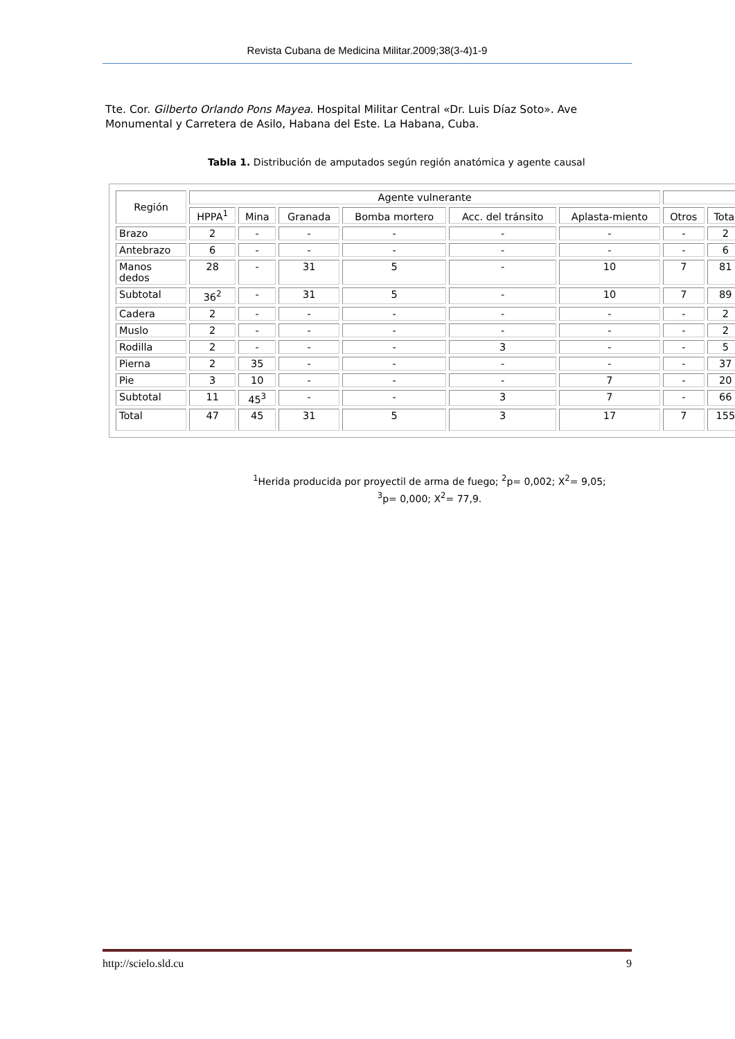Revista Cubana de Medicina Militar.2009;38(3-4)1-9
Tte. Cor. Gilberto Orlando Pons Mayea. Hospital Militar Central «Dr. Luis Díaz Soto». Ave Monumental y Carretera de Asilo, Habana del Este. La Habana, Cuba.
Tabla 1. Distribución de amputados según región anatómica y agente causal
| Región | Agente vulnerante | | | | | | | |
| --- | --- | --- | --- | --- | --- | --- | --- | --- |
| | HPPA<sup>1</sup> | Mina | Granada | Bomba mortero | Acc. del tránsito | Aplasta-miento | Otros | Total |
| Brazo | 2 | - | - | - | - | - | - | 2 |
| Antebrazo | 6 | - | - | - | - | - | - | 6 |
| Manos dedos | 28 | - | 31 | 5 | - | 10 | 7 | 81 |
| Subtotal | 36<sup>2</sup> | - | 31 | 5 | - | 10 | 7 | 89 |
| Cadera | 2 | - | - | - | - | - | - | 2 |
| Muslo | 2 | - | - | - | - | - | - | 2 |
| Rodilla | 2 | - | - | - | 3 | - | - | 5 |
| Pierna | 2 | 35 | - | - | - | - | - | 37 |
| Pie | 3 | 10 | - | - | - | 7 | - | 20 |
| Subtotal | 11 | 45<sup>3</sup> | - | - | 3 | 7 | - | 66 |
| Total | 47 | 45 | 31 | 5 | 3 | 17 | 7 | 155 |
<sup>1</sup> Herida producida por proyectil de arma de fuego; <sup>2</sup>p= 0,002; X<sup>2</sup>= 9,05;
<sup>3</sup> p= 0,000; X<sup>2</sup>= 77,9.
http://scielo.sld.cu 9